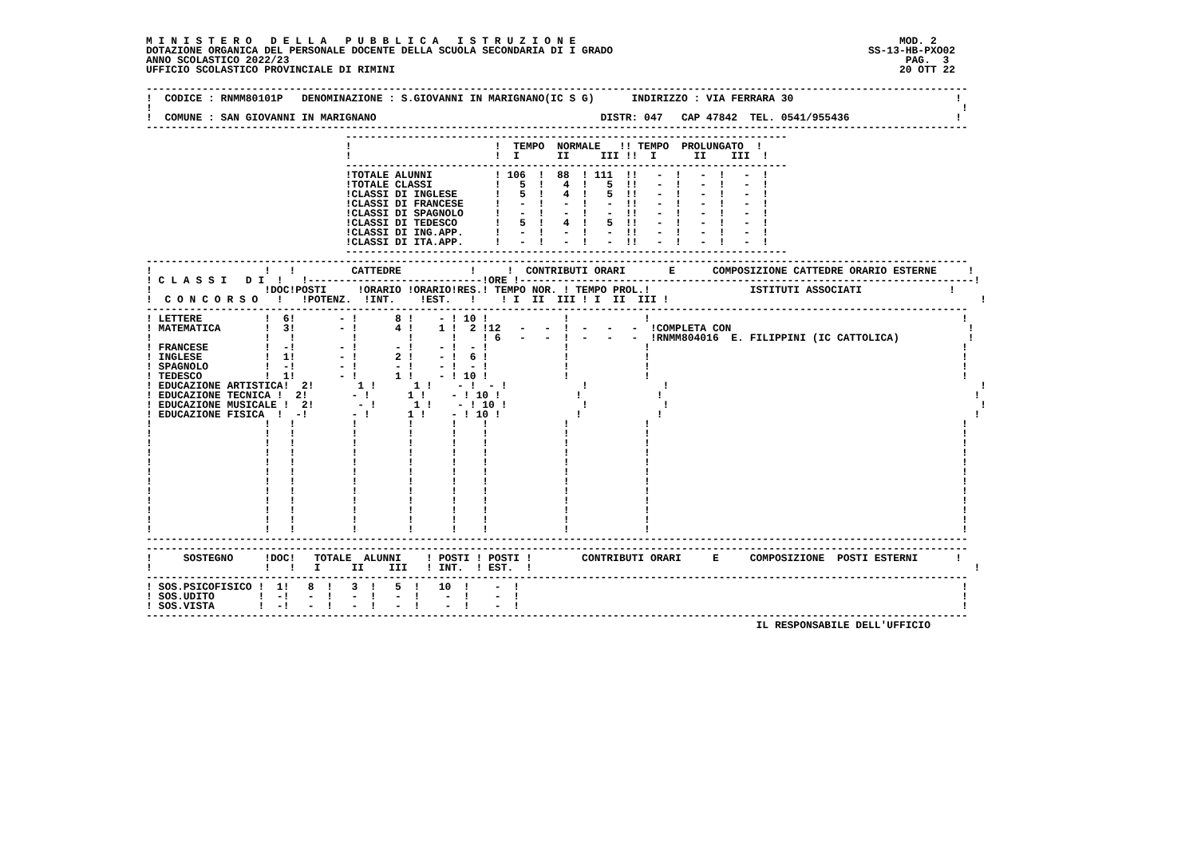M I N I S T E R O   D E L L A   P U B B L I C A   I S T R U Z I O N E                                                    MOD. 2
DOTAZIONE ORGANICA DEL PERSONALE DOCENTE DELLA SCUOLA SECONDARIA DI I GRADO                                         SS-13-HB-PXO02
ANNO SCOLASTICO 2022/23                                                                                                   PAG.  3
UFFICIO SCOLASTICO PROVINCIALE DI RIMINI                                                                                 20 OTT 22

------------------------------------------------------------------------------------------------------------------------------------
!  CODICE : RNMM80101P   DENOMINAZIONE : S.GIOVANNI IN MARIGNANO(IC S G)      INDIRIZZO : VIA FERRARA 30                          !
!                                                                                                                                  !
!  COMUNE : SAN GIOVANNI IN MARIGNANO                                    DISTR: 047   CAP 47842  TEL. 0541/955436                 !
------------------------------------------------------------------------------------------------------------------------------------
                                -----------------------------------------------------------------------
                                !                       !  TEMPO  NORMALE   !! TEMPO  PROLUNGATO  !
                                !                       !  I      II     III !!  I      II    III  !
                                -----------------------------------------------------------------------
                                !TOTALE ALUNNI          ! 106  !  88  ! 111  !!   -  !   -  !   -  !
                                !TOTALE CLASSI          !   5  !   4  !   5  !!   -  !   -  !   -  !
                                !CLASSI DI INGLESE      !   5  !   4  !   5  !!   -  !   -  !   -  !
                                !CLASSI DI FRANCESE     !   -  !   -  !   -  !!   -  !   -  !   -  !
                                !CLASSI DI SPAGNOLO     !   -  !   -  !   -  !!   -  !   -  !   -  !
                                !CLASSI DI TEDESCO      !   5  !   4  !   5  !!   -  !   -  !   -  !
                                !CLASSI DI ING.APP.     !   -  !   -  !   -  !!   -  !   -  !   -  !
                                !CLASSI DI ITA.APP.     !   -  !   -  !   -  !!   -  !   -  !   -  !
                                -----------------------------------------------------------------------
------------------------------------------------------------------------------------------------------------------------------------
!                  !   !         CATTEDRE           !     !  CONTRIBUTI ORARI       E      COMPOSIZIONE CATTEDRE ORARIO ESTERNE     !
! C L A S S I   D I  !   !----------------------------!ORE !-------------------------------------------------------------------------!
!                  !DOC!POSTI     !ORARIO !ORARIO!RES.! TEMPO NOR. ! TEMPO PROL.!                ISTITUTI ASSOCIATI              !
!  C O N C O R S O   !   !POTENZ.  !INT.    !EST.   !    ! I  II  III ! I  II  III !                                                  !
------------------------------------------------------------------------------------------------------------------------------------
! LETTERE          !  6!       - !      8 !    - ! 10 !            !            !                                                  !
! MATEMATICA       !  3!       - !      4 !    1 !  2 !12   -   -  !  -   -   -  !COMPLETA CON                                      !
!                  !   !         !        !      !    ! 6   -   -  !  -   -   -  !RNMM804016  E. FILIPPINI (IC CATTOLICA)           !
! FRANCESE         !  -!       - !      - !    - !  - !            !            !                                                  !
! INGLESE          !  1!       - !      2 !    - !  6 !            !            !                                                  !
! SPAGNOLO         !  -!       - !      - !    - !  - !            !            !                                                  !
! TEDESCO          !  1!       - !      1 !    - ! 10 !            !            !                                                  !
! EDUCAZIONE ARTISTICA!  2!       1 !      1 !    - !  - !            !            !                                                  !
! EDUCAZIONE TECNICA !  2!       - !      1 !    - ! 10 !            !            !                                                  !
! EDUCAZIONE MUSICALE !  2!       - !      1 !    - ! 10 !            !            !                                                  !
! EDUCAZIONE FISICA  !  -!       - !      1 !    - ! 10 !            !            !                                                  !
!                  !   !         !        !      !    !            !            !                                                  !
!                  !   !         !        !      !    !            !            !                                                  !
!                  !   !         !        !      !    !            !            !                                                  !
!                  !   !         !        !      !    !            !            !                                                  !
!                  !   !         !        !      !    !            !            !                                                  !
!                  !   !         !        !      !    !            !            !                                                  !
!                  !   !         !        !      !    !            !            !                                                  !
!                  !   !         !        !      !    !            !            !                                                  !
!                  !   !         !        !      !    !            !            !                                                  !
!                  !   !         !        !      !    !            !            !                                                  !
!                  !   !         !        !      !    !            !            !                                                  !
!                  !   !         !        !      !    !            !            !                                                  !
------------------------------------------------------------------------------------------------------------------------------------
------------------------------------------------------------------------------------------------------------------------------------
!     SOSTEGNO     !DOC!   TOTALE  ALUNNI    ! POSTI ! POSTI !        CONTRIBUTI ORARI     E     COMPOSIZIONE  POSTI ESTERNI      !
!                  !   !   I     II    III   ! INT.  ! EST.  !                                                                       !
------------------------------------------------------------------------------------------------------------------------------------
! SOS.PSICOFISICO !  1!   8  !   3  !   5  !   10  !    -  !                                                                       !
! SOS.UDITO       !  -!   -  !   -  !   -  !    -  !    -  !                                                                       !
! SOS.VISTA       !  -!   -  !   -  !   -  !    -  !    -  !                                                                       !
------------------------------------------------------------------------------------------------------------------------------------
                                                                                                  IL RESPONSABILE DELL'UFFICIO